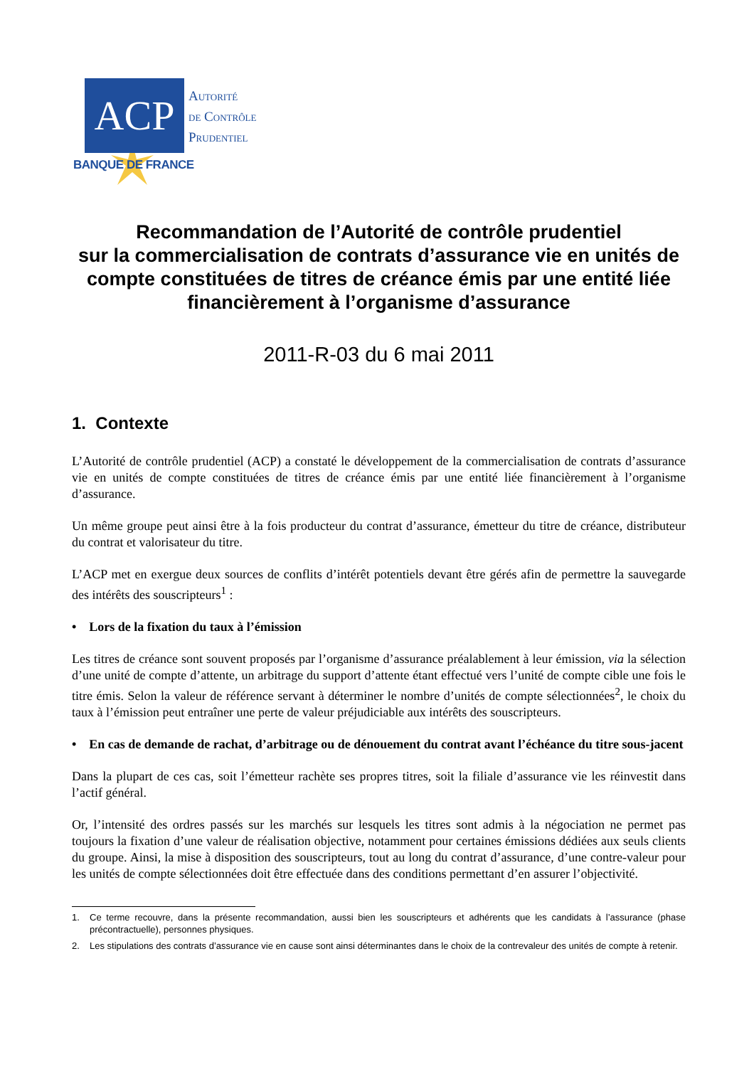ACP
Autorité
de Contrôle
Prudentiel
BANQUE DE FRANCE
Recommandation de l’Autorité de contrôle prudentiel
sur la commercialisation de contrats d’assurance vie en unités de compte constituées de titres de créance émis par une entité liée financièrement à l’organisme d’assurance
2011-R-03 du 6 mai 2011
1. Contexte
L’Autorité de contrôle prudentiel (ACP) a constaté le développement de la commercialisation de contrats d’assurance vie en unités de compte constituées de titres de créance émis par une entité liée financièrement à l’organisme d’assurance.
Un même groupe peut ainsi être à la fois producteur du contrat d’assurance, émetteur du titre de créance, distributeur du contrat et valorisateur du titre.
L’ACP met en exergue deux sources de conflits d’intérêt potentiels devant être gérés afin de permettre la sauvegarde des intérêts des souscripteurs<sup>1</sup> :
• Lors de la fixation du taux à l’émission
Les titres de créance sont souvent proposés par l’organisme d’assurance préalablement à leur émission, via la sélection d’une unité de compte d’attente, un arbitrage du support d’attente étant effectué vers l’unité de compte cible une fois le titre émis. Selon la valeur de référence servant à déterminer le nombre d’unités de compte sélectionnées<sup>2</sup>, le choix du taux à l’émission peut entraîner une perte de valeur préjudiciable aux intérêts des souscripteurs.
• En cas de demande de rachat, d’arbitrage ou de dénouement du contrat avant l’échéance du titre sous-jacent
Dans la plupart de ces cas, soit l’émetteur rachète ses propres titres, soit la filiale d’assurance vie les réinvestit dans l’actif général.
Or, l’intensité des ordres passés sur les marchés sur lesquels les titres sont admis à la négociation ne permet pas toujours la fixation d’une valeur de réalisation objective, notamment pour certaines émissions dédiées aux seuls clients du groupe. Ainsi, la mise à disposition des souscripteurs, tout au long du contrat d’assurance, d’une contre-valeur pour les unités de compte sélectionnées doit être effectuée dans des conditions permettant d’en assurer l’objectivité.
1. Ce terme recouvre, dans la présente recommandation, aussi bien les souscripteurs et adhérents que les candidats à l’assurance (phase précontractuelle), personnes physiques.
2. Les stipulations des contrats d’assurance vie en cause sont ainsi déterminantes dans le choix de la contrevaleur des unités de compte à retenir.